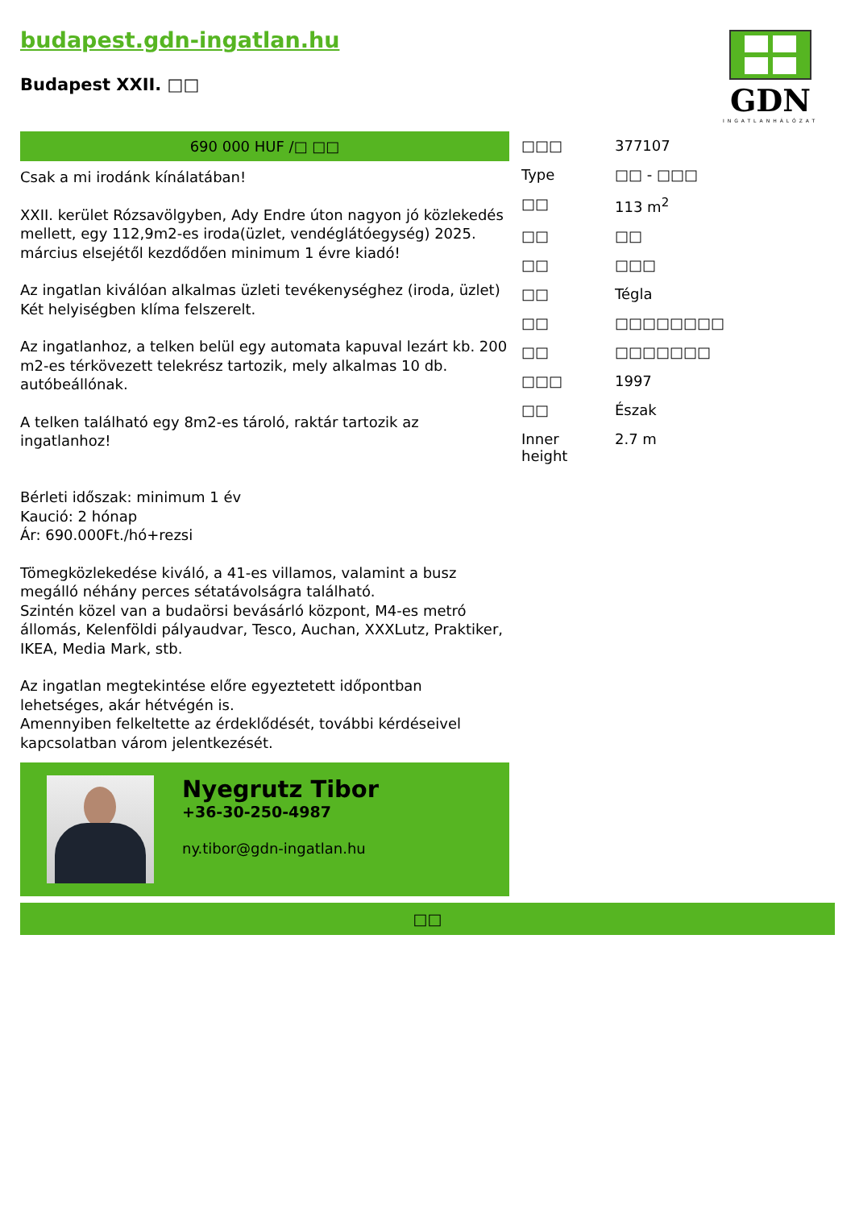budapest.gdn-ingatlan.hu
Budapest XXII. □□
GDN
INGATLANHÁLÓZAT
690 000 HUF /□ □□
Csak a mi irodánk kínálatában!
XXII. kerület Rózsavölgyben, Ady Endre úton nagyon jó közlekedés mellett, egy 112,9m2-es iroda(üzlet, vendéglátóegység) 2025. március elsejétől kezdődően minimum 1 évre kiadó!
Az ingatlan kiválóan alkalmas üzleti tevékenységhez (iroda, üzlet)
Két helyiségben klíma felszerelt.
Az ingatlanhoz, a telken belül egy automata kapuval lezárt kb. 200 m2-es térkövezett telekrész tartozik, mely alkalmas 10 db. autóbeállónak.
A telken található egy 8m2-es tároló, raktár tartozik az ingatlanhoz!
Bérleti időszak: minimum 1 év
Kaució: 2 hónap
Ár: 690.000Ft./hó+rezsi
Tömegközlekedése kiváló, a 41-es villamos, valamint a busz megálló néhány perces sétatávolságra található.
Szintén közel van a budaörsi bevásárló központ, M4-es metró állomás, Kelenföldi pályaudvar, Tesco, Auchan, XXXLutz, Praktiker, IKEA, Media Mark, stb.
Az ingatlan megtekintése előre egyeztetett időpontban lehetséges, akár hétvégén is.
Amennyiben felkeltette az érdeklődését, további kérdéseivel kapcsolatban várom jelentkezését.
Nyegrutz Tibor
+36-30-250-4987
ny.tibor@gdn-ingatlan.hu
| □□□ | 377107 |
| Type | □□ - □□□ |
| □□ | 113 m<sup>2</sup> |
| □□ | □□ |
| □□ | □□□ |
| □□ | Tégla |
| □□ | □□□□□□□□ |
| □□ | □□□□□□□ |
| □□□ | 1997 |
| □□ | Észak |
| Inner height | 2.7 m |
□□